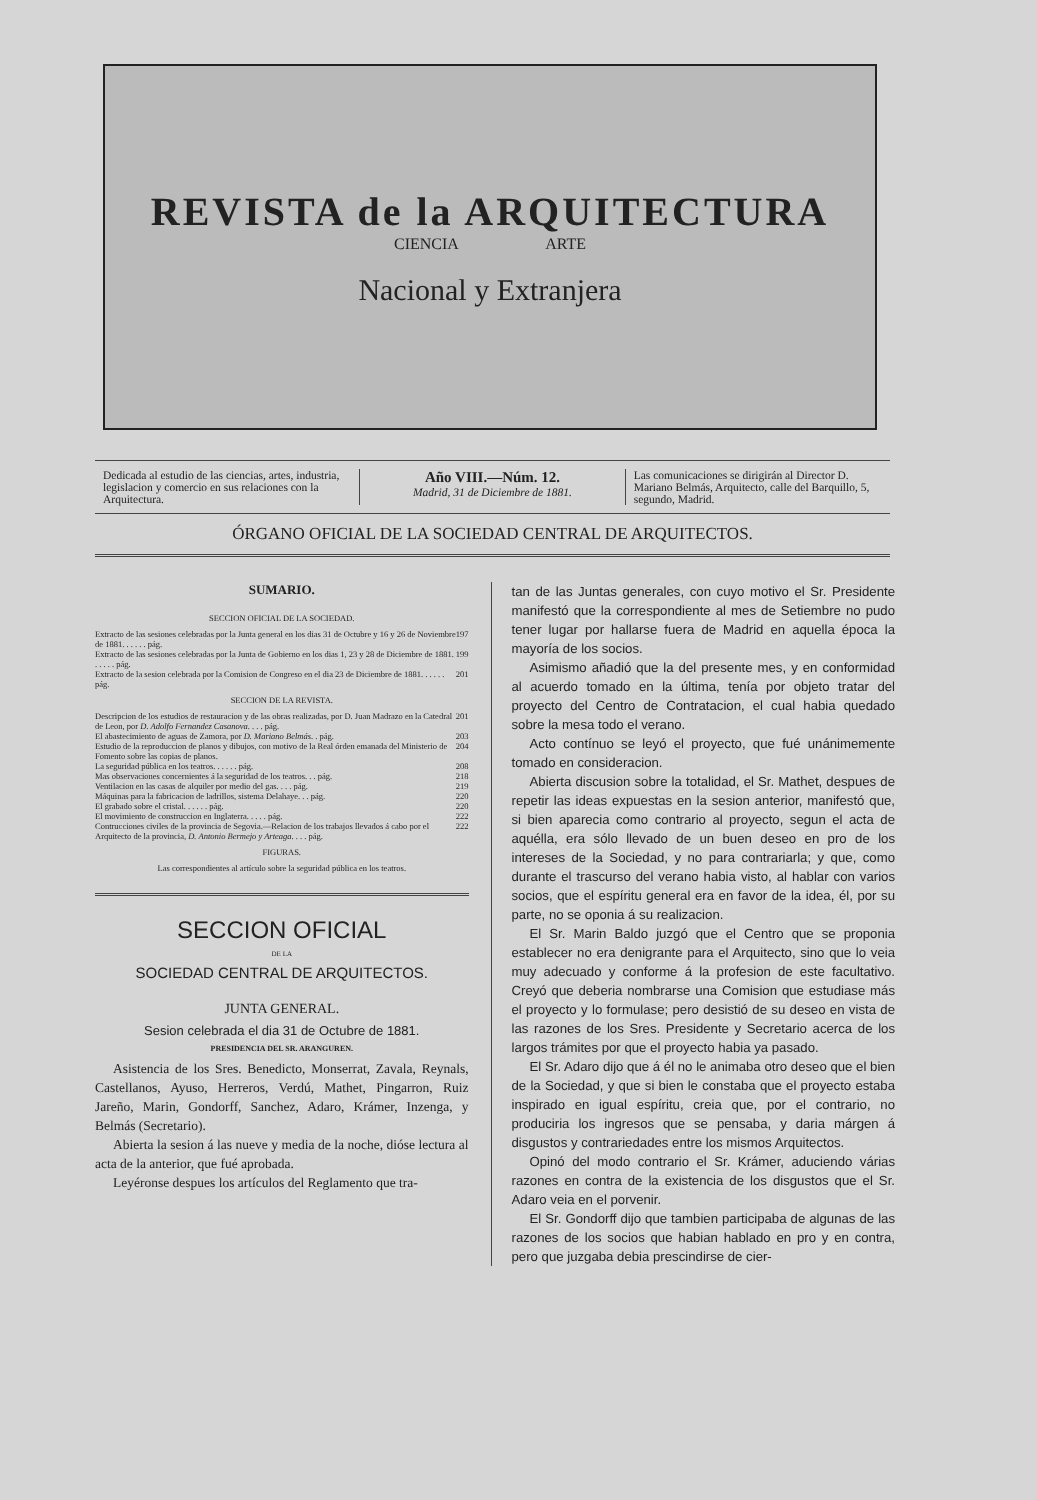REVISTA de la ARQUITECTURA
CIENCIA ARTE
Nacional y Extranjera
Dedicada al estudio de las ciencias, artes, industria, legislacion y comercio en sus relaciones con la Arquitectura.
Año VIII.—Núm. 12.
Madrid, 31 de Diciembre de 1881.
Las comunicaciones se dirigirán al Director D. Mariano Belmás, Arquitecto, calle del Barquillo, 5, segundo, Madrid.
ÓRGANO OFICIAL DE LA SOCIEDAD CENTRAL DE ARQUITECTOS.
SUMARIO.
SECCION OFICIAL DE LA SOCIEDAD.
Extracto de las sesiones celebradas por la Junta general en los dias 31 de Octubre y 16 y 26 de Noviembre de 1881. . . . . . pág. 197
Extracto de las sesiones celebradas por la Junta de Gobierno en los dias 1, 23 y 28 de Diciembre de 1881. . . . . . pág. 199
Extracto de la sesion celebrada por la Comision de Congreso en el dia 23 de Diciembre de 1881. . . . . . pág. 201
SECCION DE LA REVISTA.
Descripcion de los estudios de restauracion y de las obras realizadas, por D. Juan Madrazo en la Catedral de Leon, por D. Adolfo Fernandez Casanova. . . . pág. 201
El abastecimiento de aguas de Zamora, por D. Mariano Belmás. . pág. 203
Estudio de la reproduccion de planos y dibujos, con motivo de la Real órden emanada del Ministerio de Fomento sobre las copias de planos. 204
La seguridad pública en los teatros. . . . . . pág. 208
Mas observaciones concernientes á la seguridad de los teatros. . . pág. 218
Ventilacion en las casas de alquiler por medio del gas. . . . pág. 219
Máquinas para la fabricacion de ladrillos, sistema Delahaye. . . pág. 220
El grabado sobre el cristal. . . . . . pág. 220
El movimiento de construccion en Inglaterra. . . . . pág. 222
Contrucciones civiles de la provincia de Segovia.—Relacion de los trabajos llevados á cabo por el Arquitecto de la provincia, D. Antonio Bermejo y Arteaga. . . . pág. 222
FIGURAS.
Las correspondientes al artículo sobre la seguridad pública en los teatros.
SECCION OFICIAL
DE LA
SOCIEDAD CENTRAL DE ARQUITECTOS.
JUNTA GENERAL.
Sesion celebrada el dia 31 de Octubre de 1881.
PRESIDENCIA DEL SR. ARANGUREN.
Asistencia de los Sres. Benedicto, Monserrat, Zavala, Reynals, Castellanos, Ayuso, Herreros, Verdú, Mathet, Pingarron, Ruiz Jareño, Marin, Gondorff, Sanchez, Adaro, Krámer, Inzenga, y Belmás (Secretario).
Abierta la sesion á las nueve y media de la noche, dióse lectura al acta de la anterior, que fué aprobada.
Leyéronse despues los artículos del Reglamento que tra-
tan de las Juntas generales, con cuyo motivo el Sr. Presidente manifestó que la correspondiente al mes de Setiembre no pudo tener lugar por hallarse fuera de Madrid en aquella época la mayoría de los socios.
Asimismo añadió que la del presente mes, y en conformidad al acuerdo tomado en la última, tenía por objeto tratar del proyecto del Centro de Contratacion, el cual habia quedado sobre la mesa todo el verano.
Acto contínuo se leyó el proyecto, que fué unánimemente tomado en consideracion.
Abierta discusion sobre la totalidad, el Sr. Mathet, despues de repetir las ideas expuestas en la sesion anterior, manifestó que, si bien aparecia como contrario al proyecto, segun el acta de aquélla, era sólo llevado de un buen deseo en pro de los intereses de la Sociedad, y no para contrariarla; y que, como durante el trascurso del verano habia visto, al hablar con varios socios, que el espíritu general era en favor de la idea, él, por su parte, no se oponia á su realizacion.
El Sr. Marin Baldo juzgó que el Centro que se proponia establecer no era denigrante para el Arquitecto, sino que lo veia muy adecuado y conforme á la profesion de este facultativo. Creyó que deberia nombrarse una Comision que estudiase más el proyecto y lo formulase; pero desistió de su deseo en vista de las razones de los Sres. Presidente y Secretario acerca de los largos trámites por que el proyecto habia ya pasado.
El Sr. Adaro dijo que á él no le animaba otro deseo que el bien de la Sociedad, y que si bien le constaba que el proyecto estaba inspirado en igual espíritu, creia que, por el contrario, no produciria los ingresos que se pensaba, y daria márgen á disgustos y contrariedades entre los mismos Arquitectos.
Opinó del modo contrario el Sr. Krámer, aduciendo várias razones en contra de la existencia de los disgustos que el Sr. Adaro veia en el porvenir.
El Sr. Gondorff dijo que tambien participaba de algunas de las razones de los socios que habian hablado en pro y en contra, pero que juzgaba debia prescindirse de cier-